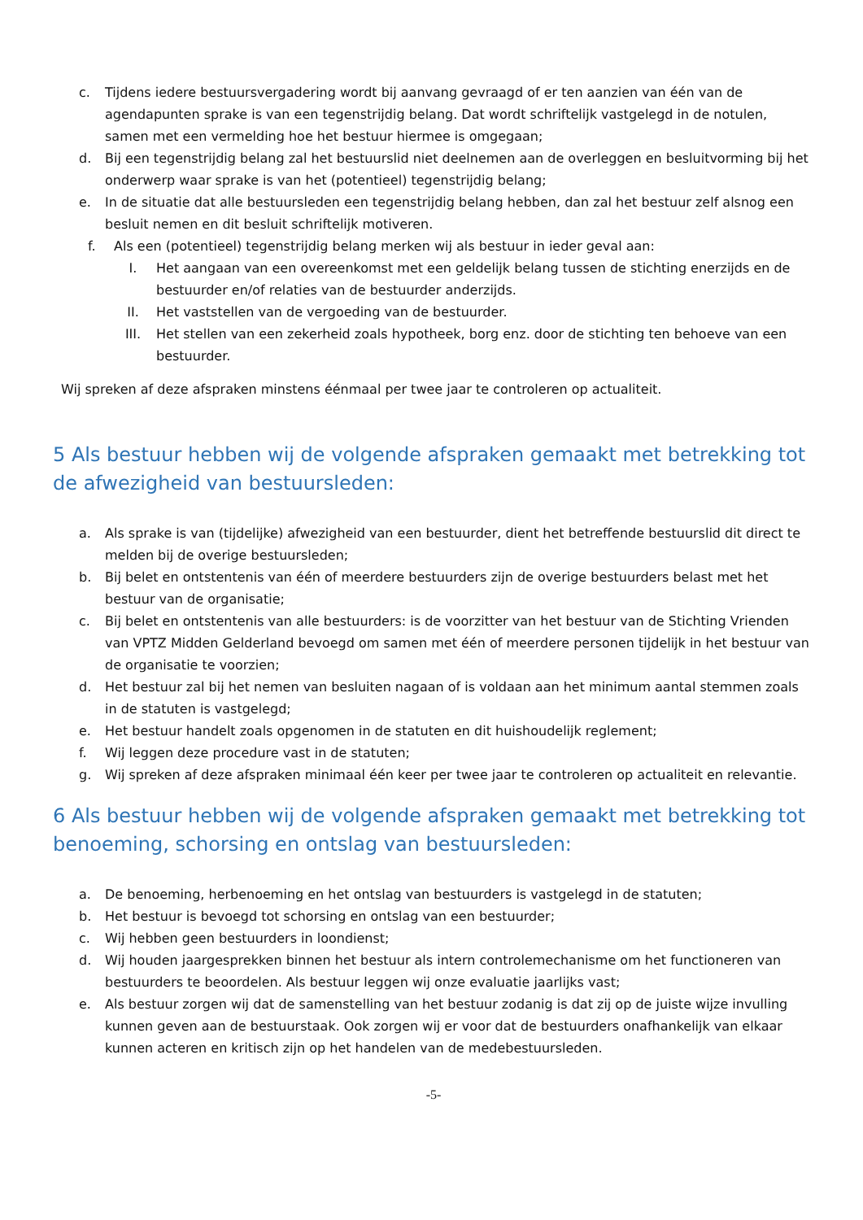c. Tijdens iedere bestuursvergadering wordt bij aanvang gevraagd of er ten aanzien van één van de agendapunten sprake is van een tegenstrijdig belang. Dat wordt schriftelijk vastgelegd in de notulen, samen met een vermelding hoe het bestuur hiermee is omgegaan;
d. Bij een tegenstrijdig belang zal het bestuurslid niet deelnemen aan de overleggen en besluitvorming bij het onderwerp waar sprake is van het (potentieel) tegenstrijdig belang;
e. In de situatie dat alle bestuursleden een tegenstrijdig belang hebben, dan zal het bestuur zelf alsnog een besluit nemen en dit besluit schriftelijk motiveren.
f. Als een (potentieel) tegenstrijdig belang merken wij als bestuur in ieder geval aan:
I. Het aangaan van een overeenkomst met een geldelijk belang tussen de stichting enerzijds en de bestuurder en/of relaties van de bestuurder anderzijds.
II. Het vaststellen van de vergoeding van de bestuurder.
III. Het stellen van een zekerheid zoals hypotheek, borg enz. door de stichting ten behoeve van een bestuurder.
Wij spreken af deze afspraken minstens éénmaal per twee jaar te controleren op actualiteit.
5 Als bestuur hebben wij de volgende afspraken gemaakt met betrekking tot de afwezigheid van bestuursleden:
a. Als sprake is van (tijdelijke) afwezigheid van een bestuurder, dient het betreffende bestuurslid dit direct te melden bij de overige bestuursleden;
b. Bij belet en ontstentenis van één of meerdere bestuurders zijn de overige bestuurders belast met het bestuur van de organisatie;
c. Bij belet en ontstentenis van alle bestuurders: is de voorzitter van het bestuur van de Stichting Vrienden van VPTZ Midden Gelderland bevoegd om samen met één of meerdere personen tijdelijk in het bestuur van de organisatie te voorzien;
d. Het bestuur zal bij het nemen van besluiten nagaan of is voldaan aan het minimum aantal stemmen zoals in de statuten is vastgelegd;
e. Het bestuur handelt zoals opgenomen in de statuten en dit huishoudelijk reglement;
f. Wij leggen deze procedure vast in de statuten;
g. Wij spreken af deze afspraken minimaal één keer per twee jaar te controleren op actualiteit en relevantie.
6 Als bestuur hebben wij de volgende afspraken gemaakt met betrekking tot benoeming, schorsing en ontslag van bestuursleden:
a. De benoeming, herbenoeming en het ontslag van bestuurders is vastgelegd in de statuten;
b. Het bestuur is bevoegd tot schorsing en ontslag van een bestuurder;
c. Wij hebben geen bestuurders in loondienst;
d. Wij houden jaargesprekken binnen het bestuur als intern controlemechanisme om het functioneren van bestuurders te beoordelen. Als bestuur leggen wij onze evaluatie jaarlijks vast;
e. Als bestuur zorgen wij dat de samenstelling van het bestuur zodanig is dat zij op de juiste wijze invulling kunnen geven aan de bestuurstaak. Ook zorgen wij er voor dat de bestuurders onafhankelijk van elkaar kunnen acteren en kritisch zijn op het handelen van de medebestuursleden.
-5-